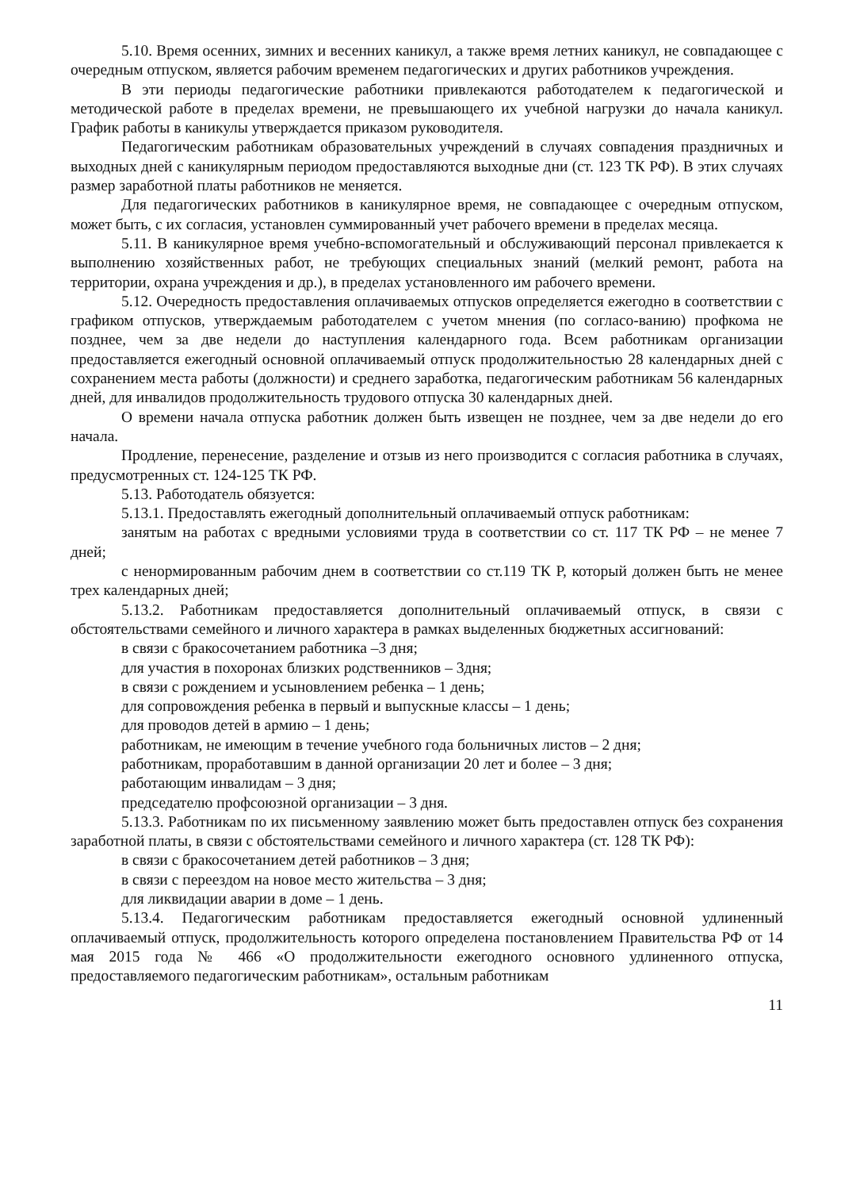5.10. Время осенних, зимних и весенних каникул, а также время летних каникул, не совпадающее с очередным отпуском, является рабочим временем педагогических и других работников учреждения.
В эти периоды педагогические работники привлекаются работодателем к педагогической и методической работе в пределах времени, не превышающего их учебной нагрузки до начала каникул. График работы в каникулы утверждается приказом руководителя.
Педагогическим работникам образовательных учреждений в случаях совпадения праздничных и выходных дней с каникулярным периодом предоставляются выходные дни (ст. 123 ТК РФ). В этих случаях размер заработной платы работников не меняется.
Для педагогических работников в каникулярное время, не совпадающее с очередным отпуском, может быть, с их согласия, установлен суммированный учет рабочего времени в пределах месяца.
5.11. В каникулярное время учебно-вспомогательный и обслуживающий персонал привлекается к выполнению хозяйственных работ, не требующих специальных знаний (мелкий ремонт, работа на территории, охрана учреждения и др.), в пределах установленного им рабочего времени.
5.12. Очередность предоставления оплачиваемых отпусков определяется ежегодно в соответствии с графиком отпусков, утверждаемым работодателем с учетом мнения (по согласо-ванию) профкома не позднее, чем за две недели до наступления календарного года. Всем работникам организации предоставляется ежегодный основной оплачиваемый отпуск продолжительностью 28 календарных дней с сохранением места работы (должности) и среднего заработка, педагогическим работникам 56 календарных дней, для инвалидов продолжительность трудового отпуска 30 календарных дней.
О времени начала отпуска работник должен быть извещен не позднее, чем за две недели до его начала.
Продление, перенесение, разделение и отзыв из него производится с согласия работника в случаях, предусмотренных ст. 124-125 ТК РФ.
5.13. Работодатель обязуется:
5.13.1. Предоставлять ежегодный дополнительный оплачиваемый отпуск работникам:
занятым на работах с вредными условиями труда в соответствии со ст. 117 ТК РФ – не менее 7 дней;
с ненормированным рабочим днем в соответствии со ст.119 ТК Р, который должен быть не менее трех календарных дней;
5.13.2. Работникам предоставляется дополнительный оплачиваемый отпуск, в связи с обстоятельствами семейного и личного характера в рамках выделенных бюджетных ассигнований:
в связи с бракосочетанием работника –3 дня;
для участия в похоронах близких родственников – 3дня;
в связи с рождением и усыновлением ребенка – 1 день;
для сопровождения ребенка в первый и выпускные классы – 1 день;
для проводов детей в армию – 1 день;
работникам, не имеющим в течение учебного года больничных листов – 2 дня;
работникам, проработавшим в данной организации 20 лет и более – 3 дня;
работающим инвалидам – 3 дня;
председателю профсоюзной организации – 3 дня.
5.13.3. Работникам по их письменному заявлению может быть предоставлен отпуск без сохранения заработной платы, в связи с обстоятельствами семейного и личного характера (ст. 128 ТК РФ):
в связи с бракосочетанием детей работников – 3 дня;
в связи с переездом на новое место жительства – 3 дня;
для ликвидации аварии в доме – 1 день.
5.13.4. Педагогическим работникам предоставляется ежегодный основной удлиненный оплачиваемый отпуск, продолжительность которого определена постановлением Правительства РФ от 14 мая 2015 года № 466 «О продолжительности ежегодного основного удлиненного отпуска, предоставляемого педагогическим работникам», остальным работникам
11